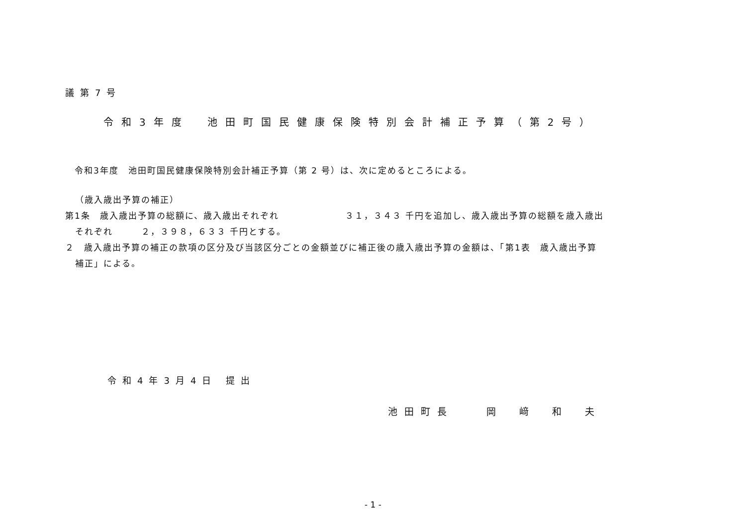議第7号
令和3年度　池田町国民健康保険特別会計補正予算（第2号）
令和3年度　池田町国民健康保険特別会計補正予算（第 2 号）は、次に定めるところによる。
（歳入歳出予算の補正）
第1条　歳入歳出予算の総額に、歳入歳出それぞれ　　　　　　　３１，３４３ 千円を追加し、歳入歳出予算の総額を歳入歳出
それぞれ　　　２，３９８，６３３ 千円とする。
２　歳入歳出予算の補正の款項の区分及び当該区分ごとの金額並びに補正後の歳入歳出予算の金額は、「第1表　歳入歳出予算
補正」による。
令和4年3月4日 提出
池田町長　　岡　﨑　和　夫
- 1 -